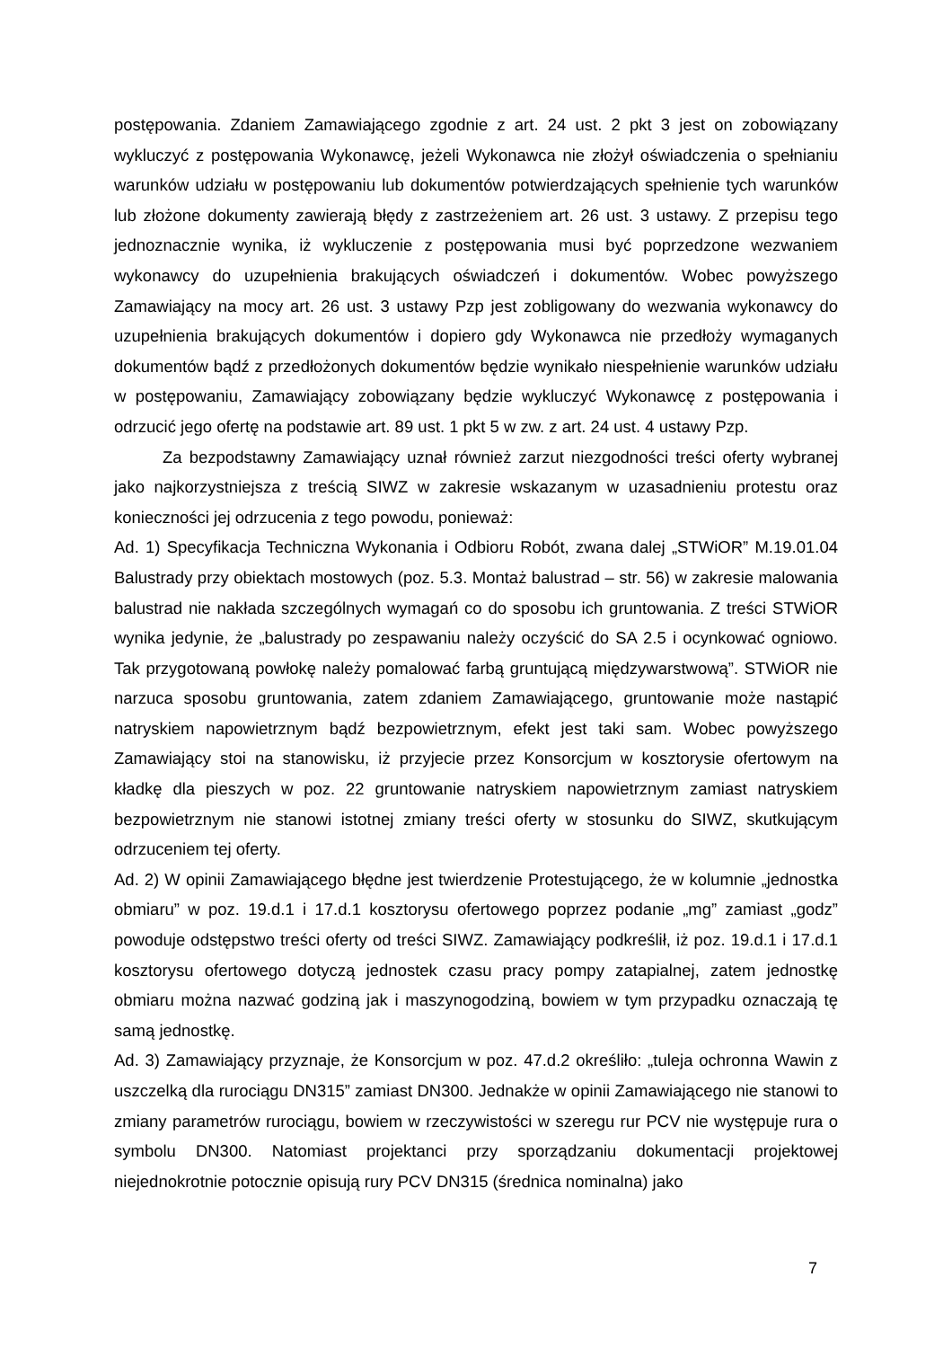postępowania. Zdaniem Zamawiającego zgodnie z art. 24 ust. 2 pkt 3 jest on zobowiązany wykluczyć z postępowania Wykonawcę, jeżeli Wykonawca nie złożył oświadczenia o spełnianiu warunków udziału w postępowaniu lub dokumentów potwierdzających spełnienie tych warunków lub złożone dokumenty zawierają błędy z zastrzeżeniem art. 26 ust. 3 ustawy. Z przepisu tego jednoznacznie wynika, iż wykluczenie z postępowania musi być poprzedzone wezwaniem wykonawcy do uzupełnienia brakujących oświadczeń i dokumentów. Wobec powyższego Zamawiający na mocy art. 26 ust. 3 ustawy Pzp jest zobligowany do wezwania wykonawcy do uzupełnienia brakujących dokumentów i dopiero gdy Wykonawca nie przedłoży wymaganych dokumentów bądź z przedłożonych dokumentów będzie wynikało niespełnienie warunków udziału w postępowaniu, Zamawiający zobowiązany będzie wykluczyć Wykonawcę z postępowania i odrzucić jego ofertę na podstawie art. 89 ust. 1 pkt 5 w zw. z art. 24 ust. 4 ustawy Pzp.
Za bezpodstawny Zamawiający uznał również zarzut niezgodności treści oferty wybranej jako najkorzystniejsza z treścią SIWZ w zakresie wskazanym w uzasadnieniu protestu oraz konieczności jej odrzucenia z tego powodu, ponieważ:
Ad. 1) Specyfikacja Techniczna Wykonania i Odbioru Robót, zwana dalej „STWiOR” M.19.01.04 Balustrady przy obiektach mostowych (poz. 5.3. Montaż balustrad – str. 56) w zakresie malowania balustrad nie nakłada szczególnych wymagań co do sposobu ich gruntowania. Z treści STWiOR wynika jedynie, że „balustrady po zespawaniu należy oczyścić do SA 2.5 i ocynkować ogniowo. Tak przygotowaną powłokę należy pomalować farbą gruntującą międzywarstwową”. STWiOR nie narzuca sposobu gruntowania, zatem zdaniem Zamawiającego, gruntowanie może nastąpić natryskiem napowietrznym bądź bezpowietrznym, efekt jest taki sam. Wobec powyższego Zamawiający stoi na stanowisku, iż przyjecie przez Konsorcjum w kosztorysie ofertowym na kładkę dla pieszych w poz. 22 gruntowanie natryskiem napowietrznym zamiast natryskiem bezpowietrznym nie stanowi istotnej zmiany treści oferty w stosunku do SIWZ, skutkującym odrzuceniem tej oferty.
Ad. 2) W opinii Zamawiającego błędne jest twierdzenie Protestującego, że w kolumnie „jednostka obmiaru” w poz. 19.d.1 i 17.d.1 kosztorysu ofertowego poprzez podanie „mg” zamiast „godz” powoduje odstępstwo treści oferty od treści SIWZ. Zamawiający podkreślił, iż poz. 19.d.1 i 17.d.1 kosztorysu ofertowego dotyczą jednostek czasu pracy pompy zatapialnej, zatem jednostkę obmiaru można nazwać godziną jak i maszynogodziną, bowiem w tym przypadku oznaczają tę samą jednostkę.
Ad. 3) Zamawiający przyznaje, że Konsorcjum w poz. 47.d.2 określiło: „tuleja ochronna Wawin z uszczelką dla rurociągu DN315” zamiast DN300. Jednakże w opinii Zamawiającego nie stanowi to zmiany parametrów rurociągu, bowiem w rzeczywistości w szeregu rur PCV nie występuje rura o symbolu DN300. Natomiast projektanci przy sporządzaniu dokumentacji projektowej niejednokrotnie potocznie opisują rury PCV DN315 (średnica nominalna) jako
7